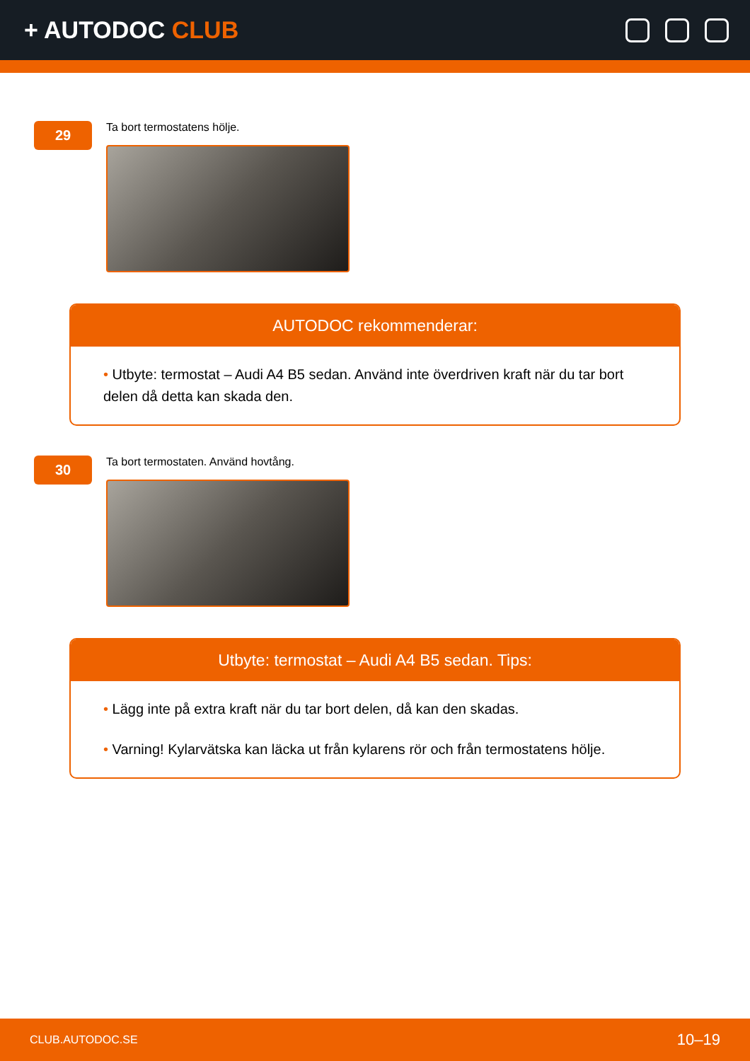+ AUTODOC CLUB
29
Ta bort termostatens hölje.
AUTODOC rekommenderar:
• Utbyte: termostat – Audi A4 B5 sedan. Använd inte överdriven kraft när du tar bort delen då detta kan skada den.
30
Ta bort termostaten. Använd hovtång.
Utbyte: termostat – Audi A4 B5 sedan. Tips:
• Lägg inte på extra kraft när du tar bort delen, då kan den skadas.
• Varning! Kylarvätska kan läcka ut från kylarens rör och från termostatens hölje.
CLUB.AUTODOC.SE 10–19